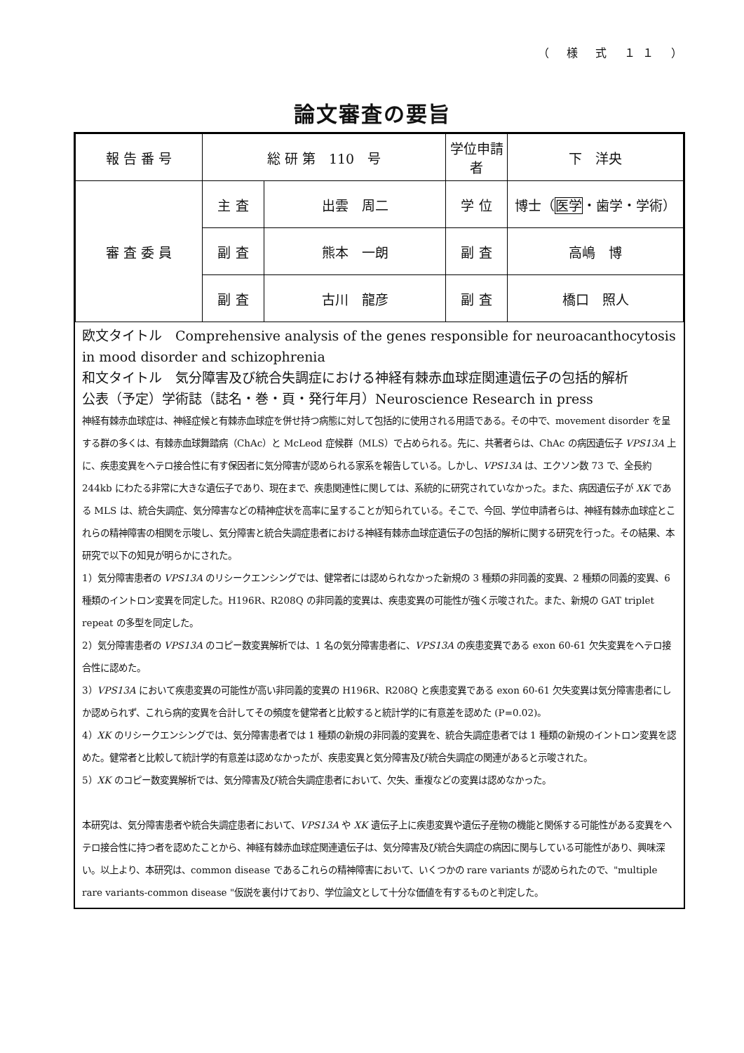（ 様 式 １１ ）
論文審査の要旨
| 報 告 番 号 | 総 研 第 110 号 | | 学位申請者 | 下 洋央 |
| 審 査 委 員 | 主 査 | 出雲 周二 | 学 位 | 博士（ 医学 ・歯学・学術） |
| | 副 査 | 熊本 一朗 | 副 査 | 高嶋 博 |
| | 副 査 | 古川 龍彦 | 副 査 | 橋口 照人 |
欧文タイトル　Comprehensive analysis of the genes responsible for neuroacanthocytosis in mood disorder and schizophrenia
和文タイトル　気分障害及び統合失調症における神経有棘赤血球症関連遺伝子の包括的解析
公表（予定）学術誌（誌名・巻・頁・発行年月）Neuroscience Research in press
神経有棘赤血球症は、神経症候と有棘赤血球症を併せ持つ病態に対して包括的に使用される用語である。その中で、movement disorder を呈する群の多くは、有棘赤血球舞踏病（ChAc）と McLeod 症候群（MLS）で占められる。先に、共著者らは、ChAc の病因遺伝子 VPS13A 上に、疾患変異をヘテロ接合性に有す保因者に気分障害が認められる家系を報告している。しかし、VPS13A は、エクソン数 73 で、全長約 244kb にわたる非常に大きな遺伝子であり、現在まで、疾患関連性に関しては、系統的に研究されていなかった。また、病因遺伝子が XK である MLS は、統合失調症、気分障害などの精神症状を高率に呈することが知られている。そこで、今回、学位申請者らは、神経有棘赤血球症とこれらの精神障害の相関を示唆し、気分障害と統合失調症患者における神経有棘赤血球症遺伝子の包括的解析に関する研究を行った。その結果、本研究で以下の知見が明らかにされた。
1）気分障害患者の VPS13A のリシークエンシングでは、健常者には認められなかった新規の 3 種類の非同義的変異、2 種類の同義的変異、6 種類のイントロン変異を同定した。H196R、R208Q の非同義的変異は、疾患変異の可能性が強く示唆された。また、新規の GAT triplet repeat の多型を同定した。
2）気分障害患者の VPS13A のコピー数変異解析では、1 名の気分障害患者に、VPS13A の疾患変異である exon 60-61 欠失変異をヘテロ接合性に認めた。
3）VPS13A において疾患変異の可能性が高い非同義的変異の H196R、R208Q と疾患変異である exon 60-61 欠失変異は気分障害患者にしか認められず、これら病的変異を合計してその頻度を健常者と比較すると統計学的に有意差を認めた (P=0.02)。
4）XK のリシークエンシングでは、気分障害患者では 1 種類の新規の非同義的変異を、統合失調症患者では 1 種類の新規のイントロン変異を認めた。健常者と比較して統計学的有意差は認めなかったが、疾患変異と気分障害及び統合失調症の関連があると示唆された。
5）XK のコピー数変異解析では、気分障害及び統合失調症患者において、欠失、重複などの変異は認めなかった。
本研究は、気分障害患者や統合失調症患者において、VPS13A や XK 遺伝子上に疾患変異や遺伝子産物の機能と関係する可能性がある変異をヘテロ接合性に持つ者を認めたことから、神経有棘赤血球症関連遺伝子は、気分障害及び統合失調症の病因に関与している可能性があり、興味深い。以上より、本研究は、common disease であるこれらの精神障害において、いくつかの rare variants が認められたので、"multiple rare variants-common disease "仮説を裏付けており、学位論文として十分な価値を有するものと判定した。